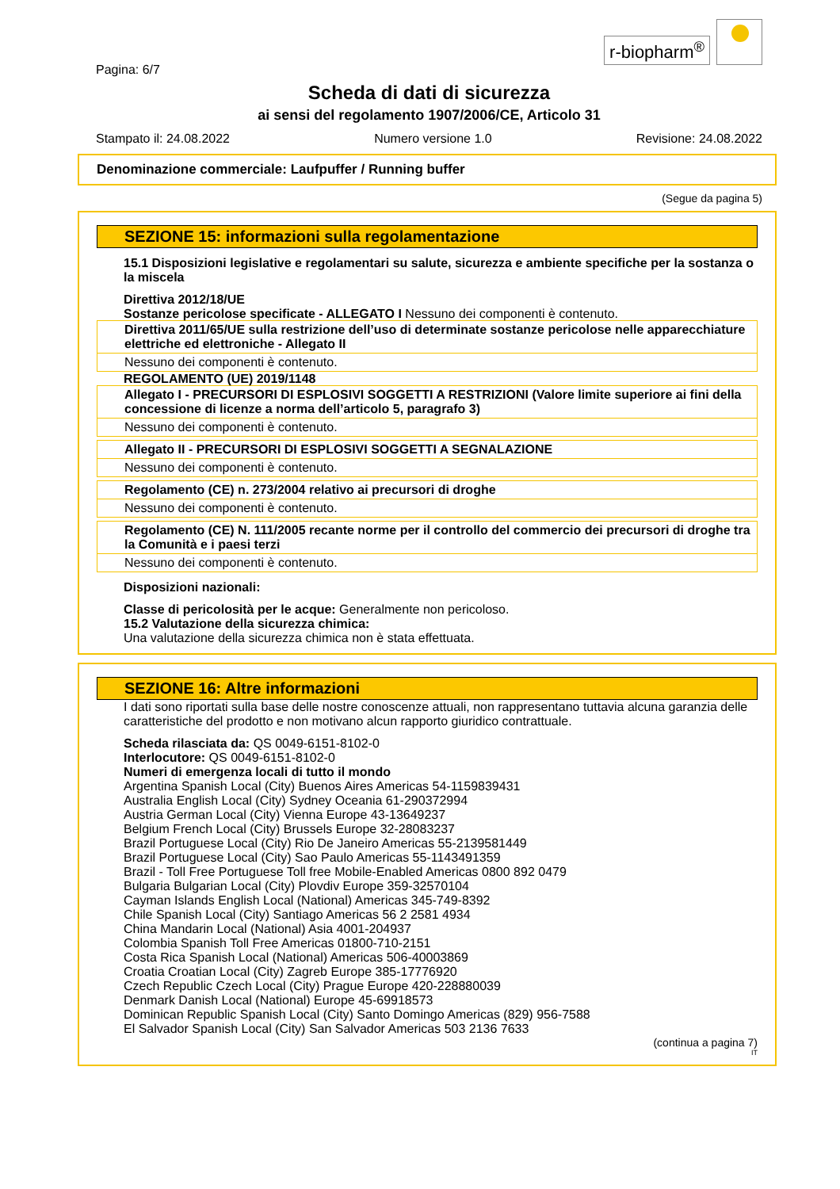r-biopharm<sup>®</sup>
Pagina: 6/7
Scheda di dati di sicurezza
ai sensi del regolamento 1907/2006/CE, Articolo 31
Stampato il: 24.08.2022 Numero versione 1.0 Revisione: 24.08.2022
Denominazione commerciale: Laufpuffer / Running buffer
(Segue da pagina 5)
SEZIONE 15: informazioni sulla regolamentazione
15.1 Disposizioni legislative e regolamentari su salute, sicurezza e ambiente specifiche per la sostanza o la miscela
Direttiva 2012/18/UE
Sostanze pericolose specificate - ALLEGATO I Nessuno dei componenti è contenuto.
Direttiva 2011/65/UE sulla restrizione dell’uso di determinate sostanze pericolose nelle apparecchiature elettriche ed elettroniche - Allegato II
Nessuno dei componenti è contenuto.
REGOLAMENTO (UE) 2019/1148
Allegato I - PRECURSORI DI ESPLOSIVI SOGGETTI A RESTRIZIONI (Valore limite superiore ai fini della concessione di licenze a norma dell’articolo 5, paragrafo 3)
Nessuno dei componenti è contenuto.
Allegato II - PRECURSORI DI ESPLOSIVI SOGGETTI A SEGNALAZIONE
Nessuno dei componenti è contenuto.
Regolamento (CE) n. 273/2004 relativo ai precursori di droghe
Nessuno dei componenti è contenuto.
Regolamento (CE) N. 111/2005 recante norme per il controllo del commercio dei precursori di droghe tra la Comunità e i paesi terzi
Nessuno dei componenti è contenuto.
Disposizioni nazionali:
Classe di pericolosità per le acque: Generalmente non pericoloso.
15.2 Valutazione della sicurezza chimica:
Una valutazione della sicurezza chimica non è stata effettuata.
SEZIONE 16: Altre informazioni
I dati sono riportati sulla base delle nostre conoscenze attuali, non rappresentano tuttavia alcuna garanzia delle caratteristiche del prodotto e non motivano alcun rapporto giuridico contrattuale.
Scheda rilasciata da: QS 0049-6151-8102-0
Interlocutore: QS 0049-6151-8102-0
Numeri di emergenza locali di tutto il mondo
Argentina Spanish Local (City) Buenos Aires Americas 54-1159839431
Australia English Local (City) Sydney Oceania 61-290372994
Austria German Local (City) Vienna Europe 43-13649237
Belgium French Local (City) Brussels Europe 32-28083237
Brazil Portuguese Local (City) Rio De Janeiro Americas 55-2139581449
Brazil Portuguese Local (City) Sao Paulo Americas 55-1143491359
Brazil - Toll Free Portuguese Toll free Mobile-Enabled Americas 0800 892 0479
Bulgaria Bulgarian Local (City) Plovdiv Europe 359-32570104
Cayman Islands English Local (National) Americas 345-749-8392
Chile Spanish Local (City) Santiago Americas 56 2 2581 4934
China Mandarin Local (National) Asia 4001-204937
Colombia Spanish Toll Free Americas 01800-710-2151
Costa Rica Spanish Local (National) Americas 506-40003869
Croatia Croatian Local (City) Zagreb Europe 385-17776920
Czech Republic Czech Local (City) Prague Europe 420-228880039
Denmark Danish Local (National) Europe 45-69918573
Dominican Republic Spanish Local (City) Santo Domingo Americas (829) 956-7588
El Salvador Spanish Local (City) San Salvador Americas 503 2136 7633
(continua a pagina 7)
IT